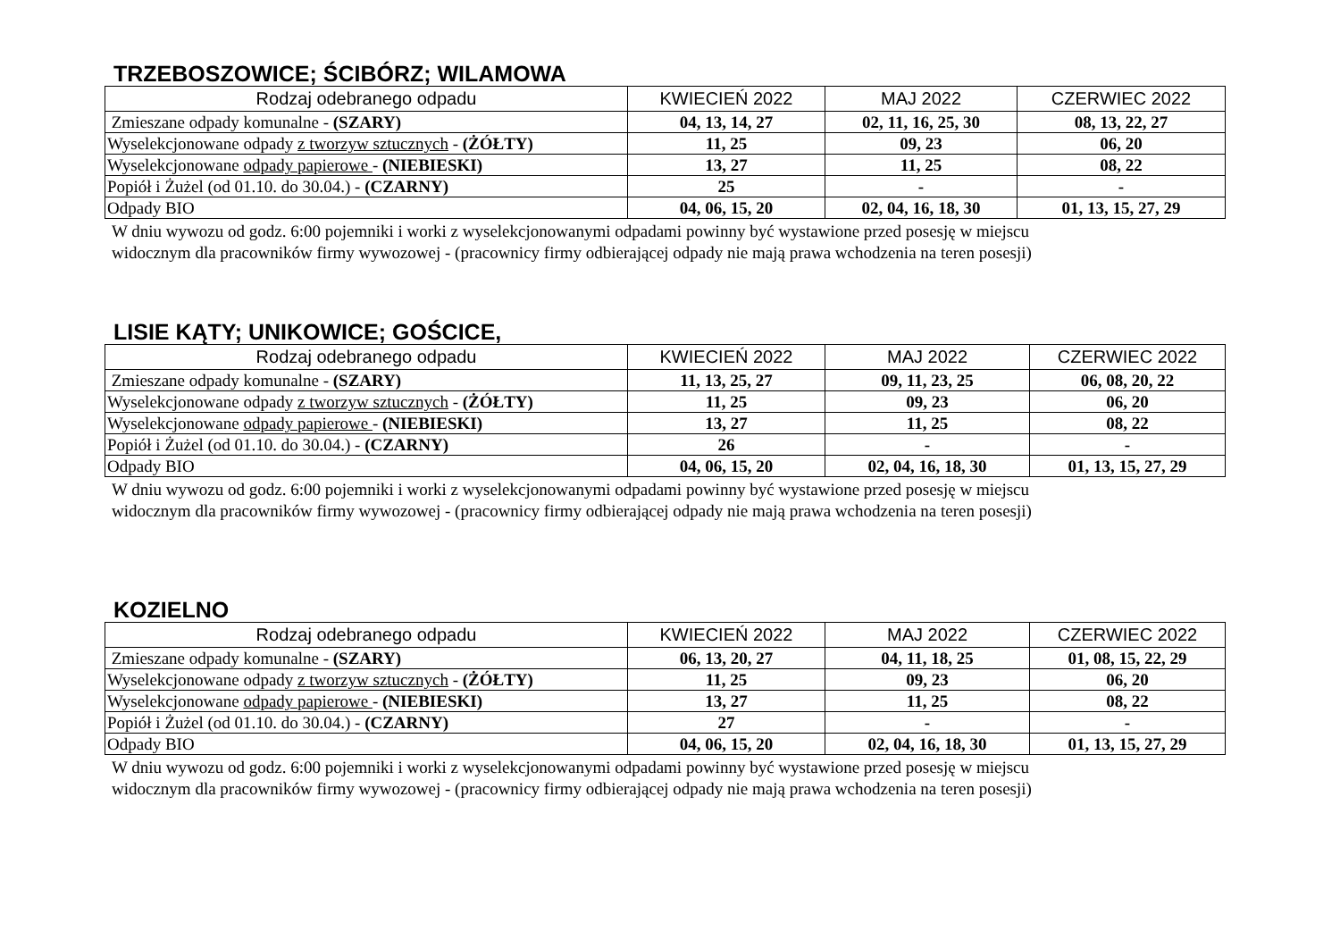TRZEBOSZOWICE; ŚCIBÓRZ; WILAMOWA
| Rodzaj odebranego odpadu | KWIECIEŃ 2022 | MAJ 2022 | CZERWIEC 2022 |
| --- | --- | --- | --- |
| Zmieszane odpady komunalne - (SZARY) | 04, 13, 14, 27 | 02, 11, 16, 25, 30 | 08, 13, 22, 27 |
| Wyselekcjonowane odpady z tworzyw sztucznych - (ŻÓŁTY) | 11, 25 | 09, 23 | 06, 20 |
| Wyselekcjonowane odpady papierowe - (NIEBIESKI) | 13, 27 | 11, 25 | 08, 22 |
| Popiół i Żużel (od 01.10. do 30.04.) - (CZARNY) | 25 | - | - |
| Odpady BIO | 04, 06, 15, 20 | 02, 04, 16, 18, 30 | 01, 13, 15, 27, 29 |
W dniu wywozu od godz. 6:00 pojemniki i worki z wyselekcjonowanymi odpadami powinny być wystawione przed posesję w miejscu
widocznym dla pracowników firmy wywozowej - (pracownicy firmy odbierającej odpady nie mają prawa wchodzenia na teren posesji)
LISIE KĄTY; UNIKOWICE; GOŚCICE,
| Rodzaj odebranego odpadu | KWIECIEŃ 2022 | MAJ 2022 | CZERWIEC 2022 |
| --- | --- | --- | --- |
| Zmieszane odpady komunalne - (SZARY) | 11, 13, 25, 27 | 09, 11, 23, 25 | 06, 08, 20, 22 |
| Wyselekcjonowane odpady z tworzyw sztucznych - (ŻÓŁTY) | 11, 25 | 09, 23 | 06, 20 |
| Wyselekcjonowane odpady papierowe - (NIEBIESKI) | 13, 27 | 11, 25 | 08, 22 |
| Popiół i Żużel (od 01.10. do 30.04.) - (CZARNY) | 26 | - | - |
| Odpady BIO | 04, 06, 15, 20 | 02, 04, 16, 18, 30 | 01, 13, 15, 27, 29 |
W dniu wywozu od godz. 6:00 pojemniki i worki z wyselekcjonowanymi odpadami powinny być wystawione przed posesję w miejscu
widocznym dla pracowników firmy wywozowej - (pracownicy firmy odbierającej odpady nie mają prawa wchodzenia na teren posesji)
KOZIELNO
| Rodzaj odebranego odpadu | KWIECIEŃ 2022 | MAJ 2022 | CZERWIEC 2022 |
| --- | --- | --- | --- |
| Zmieszane odpady komunalne - (SZARY) | 06, 13, 20, 27 | 04, 11, 18, 25 | 01, 08, 15, 22, 29 |
| Wyselekcjonowane odpady z tworzyw sztucznych - (ŻÓŁTY) | 11, 25 | 09, 23 | 06, 20 |
| Wyselekcjonowane odpady papierowe - (NIEBIESKI) | 13, 27 | 11, 25 | 08, 22 |
| Popiół i Żużel (od 01.10. do 30.04.) - (CZARNY) | 27 | - | - |
| Odpady BIO | 04, 06, 15, 20 | 02, 04, 16, 18, 30 | 01, 13, 15, 27, 29 |
W dniu wywozu od godz. 6:00 pojemniki i worki z wyselekcjonowanymi odpadami powinny być wystawione przed posesję w miejscu
widocznym dla pracowników firmy wywozowej - (pracownicy firmy odbierającej odpady nie mają prawa wchodzenia na teren posesji)